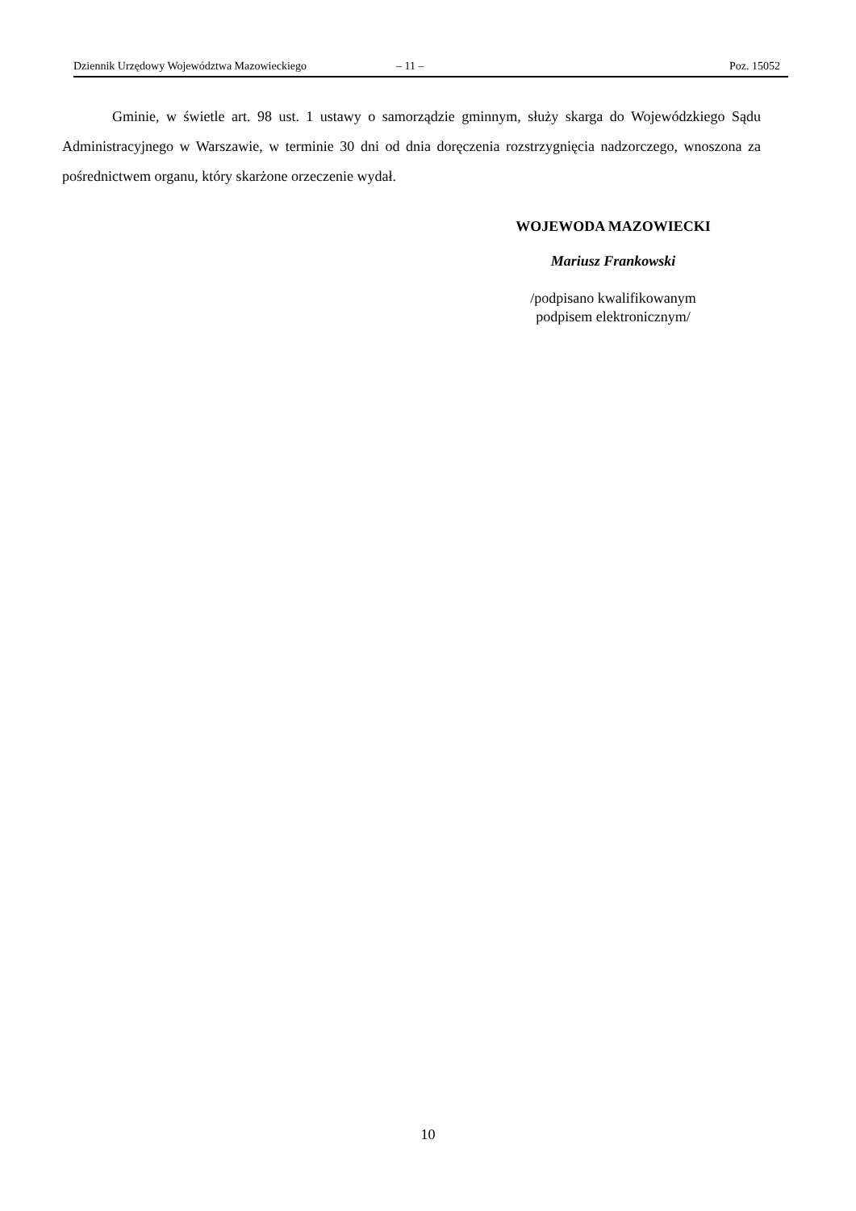Dziennik Urzędowy Województwa Mazowieckiego – 11 – Poz. 15052
Gminie, w świetle art. 98 ust. 1 ustawy o samorządzie gminnym, służy skarga do Wojewódzkiego Sądu Administracyjnego w Warszawie, w terminie 30 dni od dnia doręczenia rozstrzygnięcia nadzorczego, wnoszona za pośrednictwem organu, który skarżone orzeczenie wydał.
WOJEWODA MAZOWIECKI
Mariusz Frankowski
/podpisano kwalifikowanym
podpisem elektronicznym/
10